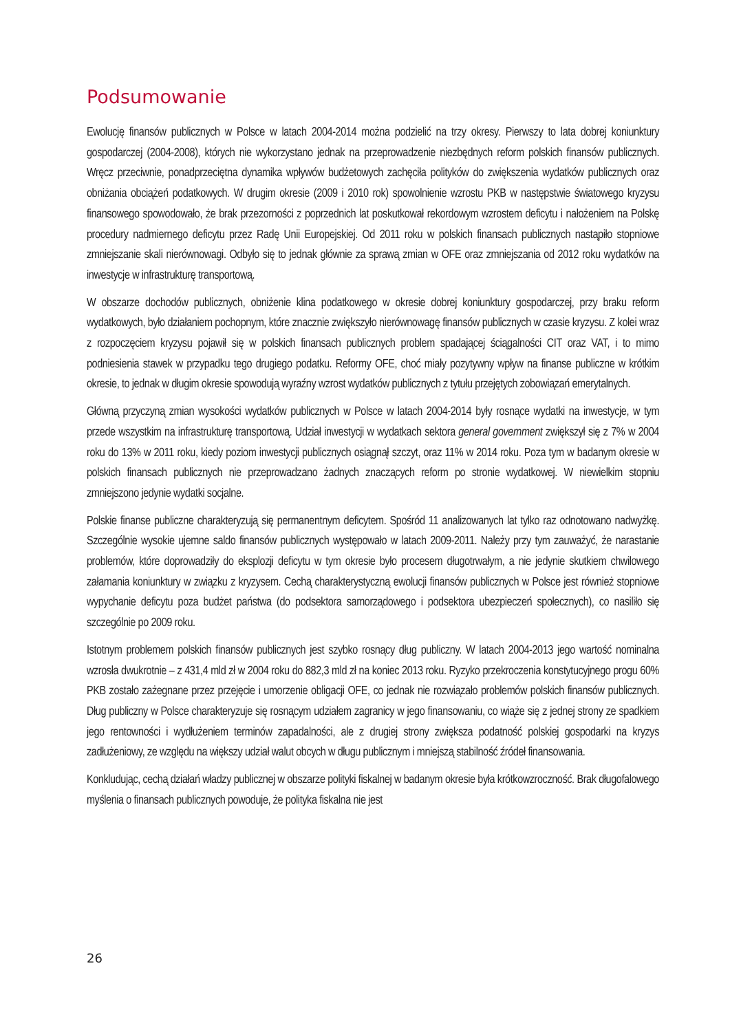Podsumowanie
Ewolucję finansów publicznych w Polsce w latach 2004-2014 można podzielić na trzy okresy. Pierwszy to lata dobrej koniunktury gospodarczej (2004-2008), których nie wykorzystano jednak na przeprowadzenie niezbędnych reform polskich finansów publicznych. Wręcz przeciwnie, ponadprzeciętna dynamika wpływów budżetowych zachęciła polityków do zwiększenia wydatków publicznych oraz obniżania obciążeń podatkowych. W drugim okresie (2009 i 2010 rok) spowolnienie wzrostu PKB w następstwie światowego kryzysu finansowego spowodowało, że brak przezorności z poprzednich lat poskutkował rekordowym wzrostem deficytu i nałożeniem na Polskę procedury nadmiernego deficytu przez Radę Unii Europejskiej. Od 2011 roku w polskich finansach publicznych nastąpiło stopniowe zmniejszanie skali nierównowagi. Odbyło się to jednak głównie za sprawą zmian w OFE oraz zmniejszania od 2012 roku wydatków na inwestycje w infrastrukturę transportową.
W obszarze dochodów publicznych, obniżenie klina podatkowego w okresie dobrej koniunktury gospodarczej, przy braku reform wydatkowych, było działaniem pochopnym, które znacznie zwiększyło nierównowagę finansów publicznych w czasie kryzysu. Z kolei wraz z rozpoczęciem kryzysu pojawił się w polskich finansach publicznych problem spadającej ściągalności CIT oraz VAT, i to mimo podniesienia stawek w przypadku tego drugiego podatku. Reformy OFE, choć miały pozytywny wpływ na finanse publiczne w krótkim okresie, to jednak w długim okresie spowodują wyraźny wzrost wydatków publicznych z tytułu przejętych zobowiązań emerytalnych.
Główną przyczyną zmian wysokości wydatków publicznych w Polsce w latach 2004-2014 były rosnące wydatki na inwestycje, w tym przede wszystkim na infrastrukturę transportową. Udział inwestycji w wydatkach sektora general government zwiększył się z 7% w 2004 roku do 13% w 2011 roku, kiedy poziom inwestycji publicznych osiągnął szczyt, oraz 11% w 2014 roku. Poza tym w badanym okresie w polskich finansach publicznych nie przeprowadzano żadnych znaczących reform po stronie wydatkowej. W niewielkim stopniu zmniejszono jedynie wydatki socjalne.
Polskie finanse publiczne charakteryzują się permanentnym deficytem. Spośród 11 analizowanych lat tylko raz odnotowano nadwyżkę. Szczególnie wysokie ujemne saldo finansów publicznych występowało w latach 2009-2011. Należy przy tym zauważyć, że narastanie problemów, które doprowadziły do eksplozji deficytu w tym okresie było procesem długotrwałym, a nie jedynie skutkiem chwilowego załamania koniunktury w związku z kryzysem. Cechą charakterystyczną ewolucji finansów publicznych w Polsce jest również stopniowe wypychanie deficytu poza budżet państwa (do podsektora samorządowego i podsektora ubezpieczeń społecznych), co nasiliło się szczególnie po 2009 roku.
Istotnym problemem polskich finansów publicznych jest szybko rosnący dług publiczny. W latach 2004-2013 jego wartość nominalna wzrosła dwukrotnie – z 431,4 mld zł w 2004 roku do 882,3 mld zł na koniec 2013 roku. Ryzyko przekroczenia konstytucyjnego progu 60% PKB zostało zażegnane przez przejęcie i umorzenie obligacji OFE, co jednak nie rozwiązało problemów polskich finansów publicznych. Dług publiczny w Polsce charakteryzuje się rosnącym udziałem zagranicy w jego finansowaniu, co wiąże się z jednej strony ze spadkiem jego rentowności i wydłużeniem terminów zapadalności, ale z drugiej strony zwiększa podatność polskiej gospodarki na kryzys zadłużeniowy, ze względu na większy udział walut obcych w długu publicznym i mniejszą stabilność źródeł finansowania.
Konkludując, cechą działań władzy publicznej w obszarze polityki fiskalnej w badanym okresie była krótkowzroczność. Brak długofalowego myślenia o finansach publicznych powoduje, że polityka fiskalna nie jest
26